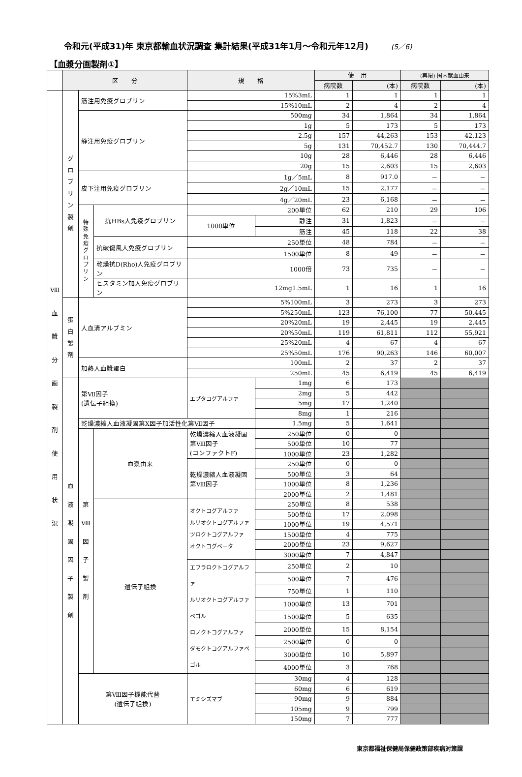令和元(平成31)年 東京都輸血状況調査 集計結果(平成31年1月～令和元年12月) (5／6)
【血漿分画製剤①】
| | 区 分 | | | 規 格 | | 使 用 | | (再掲) 国内献血由来 | |
| --- | --- | --- | --- | --- | --- | --- | --- | --- | --- |
| | | | | | | 病院数 | (本) | 病院数 | (本) |
| Ⅷ 血 漿 分 画 製 剤 使 用 状 況 | グ ロ ブ リ ン 製 剤 | 筋注用免疫グロブリン | | 15%3mL | | 1 | 1 | 1 | 1 |
| | | | | 15%10mL | | 2 | 4 | 2 | 4 |
| | | 静注用免疫グロブリン | | 500mg | | 34 | 1,864 | 34 | 1,864 |
| | | | | 1g | | 5 | 173 | 5 | 173 |
| | | | | 2.5g | | 157 | 44,263 | 153 | 42,123 |
| | | | | 5g | | 131 | 70,452.7 | 130 | 70,444.7 |
| | | | | 10g | | 28 | 6,446 | 28 | 6,446 |
| | | | | 20g | | 15 | 2,603 | 15 | 2,603 |
| | | 皮下注用免疫グロブリン | | 1g／5mL | | 8 | 917.0 | － | － |
| | | | | 2g／10mL | | 15 | 2,177 | － | － |
| | | | | 4g／20mL | | 23 | 6,168 | － | － |
| | | 特 殊 免 疫 グ ロ ブ リ ン | 抗HBs人免疫グロブリン | 200単位 | | 62 | 210 | 29 | 106 |
| | | | | 1000単位 | 静注 | 31 | 1,823 | － | － |
| | | | | | 筋注 | 45 | 118 | 22 | 38 |
| | | | 抗破傷風人免疫グロブリン | 250単位 | | 48 | 784 | － | － |
| | | | | 1500単位 | | 8 | 49 | － | － |
| | | | 乾燥抗D(Rho)人免疫グロブリン | 1000倍 | | 73 | 735 | － | － |
| | | | ヒスタミン加人免疫グロブリン | 12mg1.5mL | | 1 | 16 | 1 | 16 |
| | 蛋 白 製 剤 | 人血清アルブミン | | 5%100mL | | 3 | 273 | 3 | 273 |
| | | | | 5%250mL | | 123 | 76,100 | 77 | 50,445 |
| | | | | 20%20mL | | 19 | 2,445 | 19 | 2,445 |
| | | | | 20%50mL | | 119 | 61,811 | 112 | 55,921 |
| | | | | 25%20mL | | 4 | 67 | 4 | 67 |
| | | | | 25%50mL | | 176 | 90,263 | 146 | 60,007 |
| | | 加熱人血漿蛋白 | | 100mL | | 2 | 37 | 2 | 37 |
| | | | | 250mL | | 45 | 6,419 | 45 | 6,419 |
| | 血 液 凝 固 因 子 製 剤 | 第Ⅶ因子 (遺伝子組換) | | エプタコグアルファ | 1mg | 6 | 173 | | |
| | | | | | 2mg | 5 | 442 | | |
| | | | | | 5mg | 17 | 1,240 | | |
| | | | | | 8mg | 1 | 216 | | |
| | | 乾燥濃縮人血液凝固第Ⅹ因子加活性化第Ⅶ因子 | | | 1.5mg | 5 | 1,641 | | |
| | | 第 Ⅷ 因 子 製 剤 | 血漿由来 | 乾燥濃縮人血液凝固第Ⅷ因子 (コンファクトF) | 250単位 | 0 | 0 | | |
| | | | | | 500単位 | 10 | 77 | | |
| | | | | | 1000単位 | 23 | 1,282 | | |
| | | | | 乾燥濃縮人血液凝固第Ⅷ因子 | 250単位 | 0 | 0 | | |
| | | | | | 500単位 | 3 | 64 | | |
| | | | | | 1000単位 | 8 | 1,236 | | |
| | | | | | 2000単位 | 2 | 1,481 | | |
| | | | 遺伝子組換 | オクトコグアルファ ルリオクトコグアルファ ツロクトコグアルファ オクトコグベータ | 250単位 | 8 | 538 | | |
| | | | | | 500単位 | 17 | 2,098 | | |
| | | | | | 1000単位 | 19 | 4,571 | | |
| | | | | | 1500単位 | 4 | 775 | | |
| | | | | | 2000単位 | 23 | 9,627 | | |
| | | | | | 3000単位 | 7 | 4,847 | | |
| | | | | エフラロクトコグアルファ ルリオクトコグアルファペゴル ロノクトコグアルファ ダモクトコグアルファペゴル | 250単位 | 2 | 10 | | |
| | | | | | 500単位 | 7 | 476 | | |
| | | | | | 750単位 | 1 | 110 | | |
| | | | | | 1000単位 | 13 | 701 | | |
| | | | | | 1500単位 | 5 | 635 | | |
| | | | | | 2000単位 | 15 | 8,154 | | |
| | | | | | 2500単位 | 0 | 0 | | |
| | | | | | 3000単位 | 10 | 5,897 | | |
| | | | | | 4000単位 | 3 | 768 | | |
| | | 第Ⅷ因子機能代替 (遺伝子組換) | | エミシズマブ | 30mg | 4 | 128 | | |
| | | | | | 60mg | 6 | 619 | | |
| | | | | | 90mg | 9 | 884 | | |
| | | | | | 105mg | 9 | 799 | | |
| | | | | | 150mg | 7 | 777 | | |
東京都福祉保健局保健政策部疾病対策課